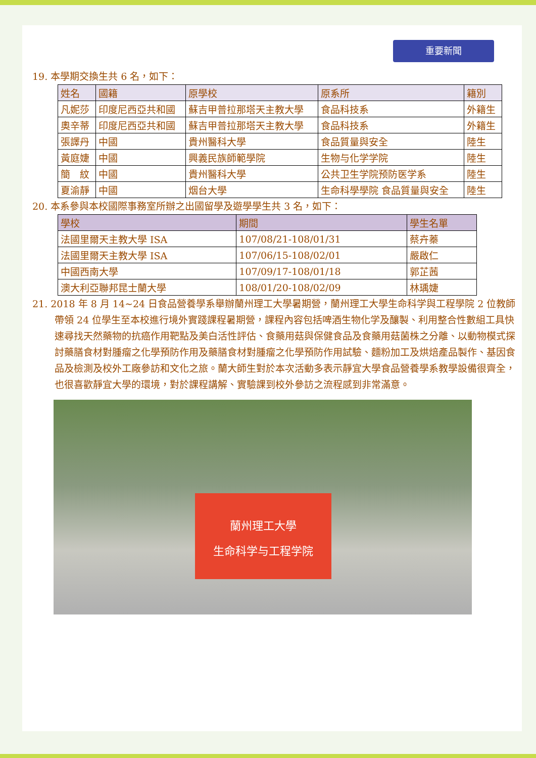重要新聞
19. 本學期交換生共 6 名，如下：
| 姓名 | 國籍 | 原學校 | 原系所 | 籍別 |
| --- | --- | --- | --- | --- |
| 凡妮莎 | 印度尼西亞共和國 | 蘇吉甲普拉那塔天主教大學 | 食品科技系 | 外籍生 |
| 奧辛蒂 | 印度尼西亞共和國 | 蘇吉甲普拉那塔天主教大學 | 食品科技系 | 外籍生 |
| 張譯丹 | 中國 | 貴州醫科大學 | 食品質量與安全 | 陸生 |
| 黃庭婕 | 中國 | 興義民族師範學院 | 生物与化学学院 | 陸生 |
| 簡 紋 | 中國 | 貴州醫科大學 | 公共卫生学院预防医学系 | 陸生 |
| 夏渝靜 | 中國 | 烟台大學 | 生命科學學院 食品質量與安全 | 陸生 |
20. 本系參與本校國際事務室所辦之出國留學及遊學學生共 3 名，如下：
| 學校 | 期間 | 學生名單 |
| --- | --- | --- |
| 法國里爾天主教大學 ISA | 107/08/21-108/01/31 | 蔡卉蓁 |
| 法國里爾天主教大學 ISA | 107/06/15-108/02/01 | 嚴啟仁 |
| 中國西南大學 | 107/09/17-108/01/18 | 郭芷茜 |
| 澳大利亞聯邦昆士蘭大學 | 108/01/20-108/02/09 | 林瑀婕 |
21. 2018 年 8 月 14~24 日食品營養學系舉辦蘭州理工大學暑期營，蘭州理工大學生命科学與工程學院 2 位教師帶領 24 位學生至本校進行境外實踐課程暑期營，課程內容包括啤酒生物化学及釀製、利用整合性數組工具快速尋找天然藥物的抗癌作用靶點及美白活性評估、食藥用菇與保健食品及食藥用菇菌株之分離、以動物模式探討藥膳食材對腫瘤之化學預防作用及藥膳食材對腫瘤之化學預防作用試驗、麵粉加工及烘焙產品製作、基因食品及檢測及校外工廠參訪和文化之旅。蘭大師生對於本次活動多表示靜宜大學食品營養學系教學設備很齊全，也很喜歡靜宜大學的環境，對於課程講解、實驗課到校外參訪之流程感到非常滿意。
蘭州理工大學
生命科学与工程学院